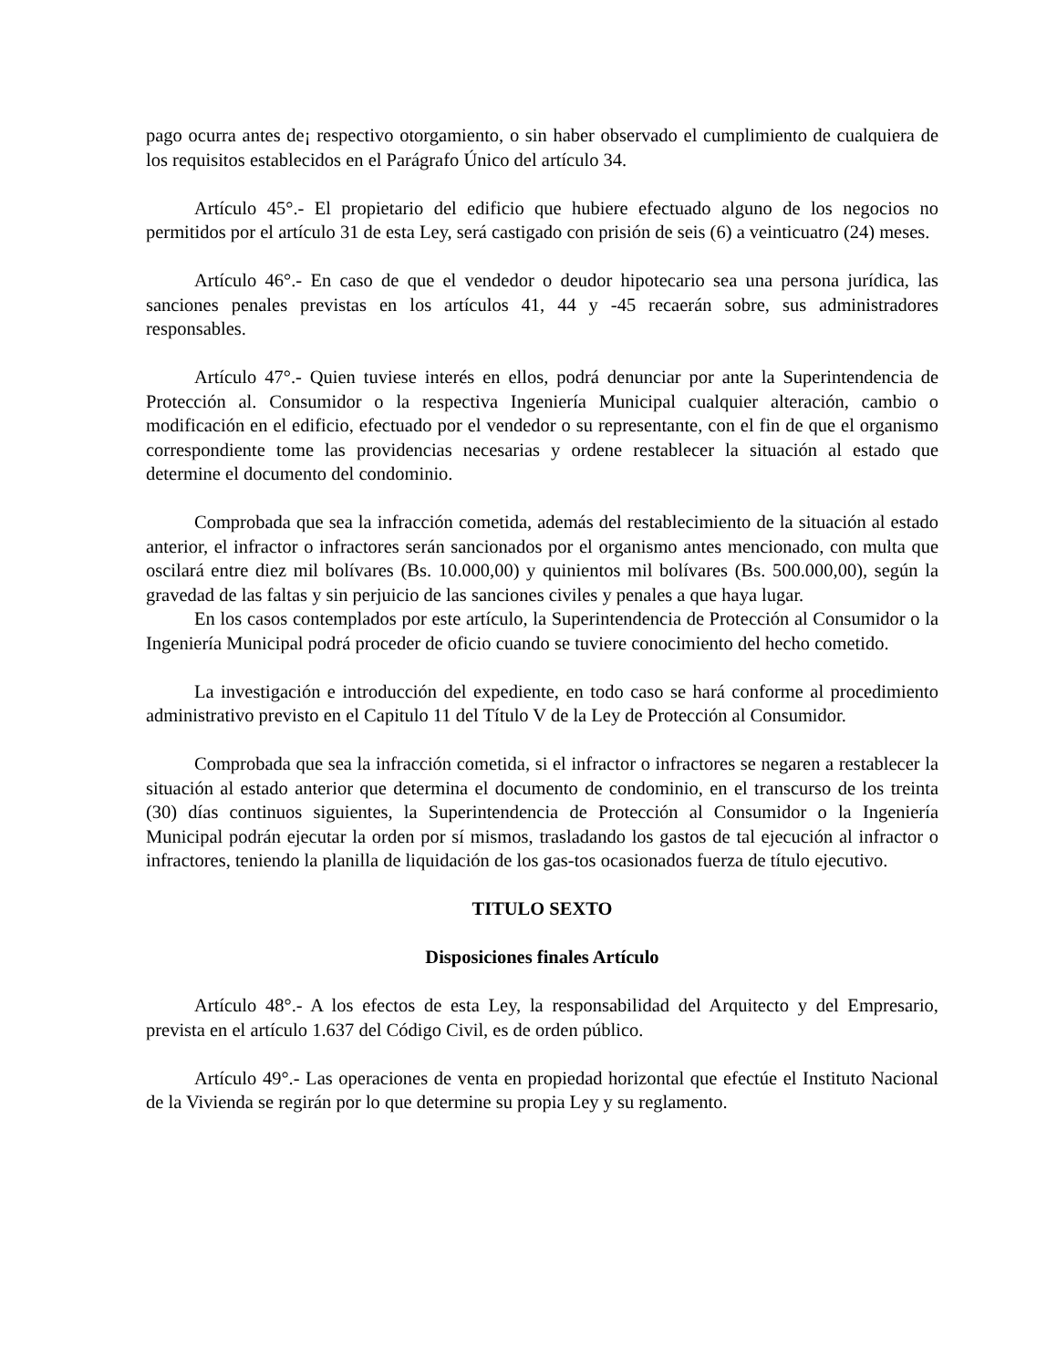pago ocurra antes de¡ respectivo otorgamiento, o sin haber observado el cumplimiento de cualquiera de los requisitos establecidos en el Parágrafo Único del artículo 34.
Artículo 45°.- El propietario del edificio que hubiere efectuado alguno de los negocios no permitidos por el artículo 31 de esta Ley, será castigado con prisión de seis (6) a veinticuatro (24) meses.
Artículo 46°.- En caso de que el vendedor o deudor hipotecario sea una persona jurídica, las sanciones penales previstas en los artículos 41, 44 y -45 recaerán sobre, sus administradores responsables.
Artículo 47°.- Quien tuviese interés en ellos, podrá denunciar por ante la Superintendencia de Protección al. Consumidor o la respectiva Ingeniería Municipal cualquier alteración, cambio o modificación en el edificio, efectuado por el vendedor o su representante, con el fin de que el organismo correspondiente tome las providencias necesarias y ordene restablecer la situación al estado que determine el documento del condominio.
Comprobada que sea la infracción cometida, además del restablecimiento de la situación al estado anterior, el infractor o infractores serán sancionados por el organismo antes mencionado, con multa que oscilará entre diez mil bolívares (Bs. 10.000,00) y quinientos mil bolívares (Bs. 500.000,00), según la gravedad de las faltas y sin perjuicio de las sanciones civiles y penales a que haya lugar.
En los casos contemplados por este artículo, la Superintendencia de Protección al Consumidor o la Ingeniería Municipal podrá proceder de oficio cuando se tuviere conocimiento del hecho cometido.
La investigación e introducción del expediente, en todo caso se hará conforme al procedimiento administrativo previsto en el Capitulo 11 del Título V de la Ley de Protección al Consumidor.
Comprobada que sea la infracción cometida, si el infractor o infractores se negaren a restablecer la situación al estado anterior que determina el documento de condominio, en el transcurso de los treinta (30) días continuos siguientes, la Superintendencia de Protección al Consumidor o la Ingeniería Municipal podrán ejecutar la orden por sí mismos, trasladando los gastos de tal ejecución al infractor o infractores, teniendo la planilla de liquidación de los gas-tos ocasionados fuerza de título ejecutivo.
TITULO SEXTO
Disposiciones finales Artículo
Artículo 48°.- A los efectos de esta Ley, la responsabilidad del Arquitecto y del Empresario, prevista en el artículo 1.637 del Código Civil, es de orden público.
Artículo 49°.- Las operaciones de venta en propiedad horizontal que efectúe el Instituto Nacional de la Vivienda se regirán por lo que determine su propia Ley y su reglamento.